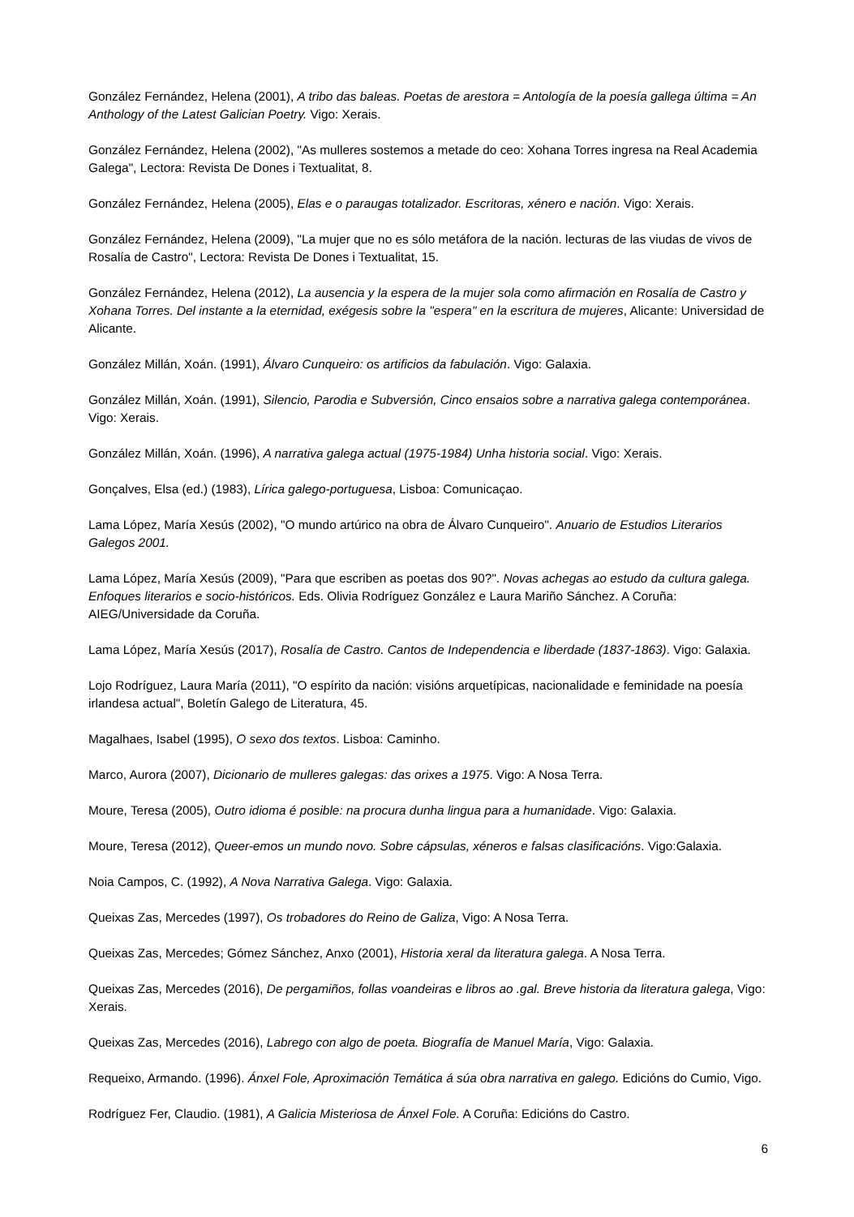González Fernández, Helena (2001), A tribo das baleas. Poetas de arestora = Antología de la poesía gallega última = An Anthology of the Latest Galician Poetry. Vigo: Xerais.
González Fernández, Helena (2002), "As mulleres sostemos a metade do ceo: Xohana Torres ingresa na Real Academia Galega", Lectora: Revista De Dones i Textualitat, 8.
González Fernández, Helena (2005), Elas e o paraugas totalizador. Escritoras, xénero e nación. Vigo: Xerais.
González Fernández, Helena (2009), "La mujer que no es sólo metáfora de la nación. lecturas de las viudas de vivos de Rosalía de Castro", Lectora: Revista De Dones i Textualitat, 15.
González Fernández, Helena (2012), La ausencia y la espera de la mujer sola como afirmación en Rosalía de Castro y Xohana Torres. Del instante a la eternidad, exégesis sobre la "espera" en la escritura de mujeres, Alicante: Universidad de Alicante.
González Millán, Xoán. (1991), Álvaro Cunqueiro: os artificios da fabulación. Vigo: Galaxia.
González Millán, Xoán. (1991), Silencio, Parodia e Subversión, Cinco ensaios sobre a narrativa galega contemporánea. Vigo: Xerais.
González Millán, Xoán. (1996), A narrativa galega actual (1975-1984) Unha historia social. Vigo: Xerais.
Gonçalves, Elsa (ed.) (1983), Lírica galego-portuguesa, Lisboa: Comunicaçao.
Lama López, María Xesús (2002), "O mundo artúrico na obra de Álvaro Cunqueiro". Anuario de Estudios Literarios Galegos 2001.
Lama López, María Xesús (2009), "Para que escriben as poetas dos 90?". Novas achegas ao estudo da cultura galega. Enfoques literarios e socio-históricos. Eds. Olivia Rodríguez González e Laura Mariño Sánchez. A Coruña: AIEG/Universidade da Coruña.
Lama López, María Xesús (2017), Rosalía de Castro. Cantos de Independencia e liberdade (1837-1863). Vigo: Galaxia.
Lojo Rodríguez, Laura María (2011), "O espírito da nación: visións arquetípicas, nacionalidade e feminidade na poesía irlandesa actual", Boletín Galego de Literatura, 45.
Magalhaes, Isabel (1995), O sexo dos textos. Lisboa: Caminho.
Marco, Aurora (2007), Dicionario de mulleres galegas: das orixes a 1975. Vigo: A Nosa Terra.
Moure, Teresa (2005), Outro idioma é posible: na procura dunha lingua para a humanidade. Vigo: Galaxia.
Moure, Teresa (2012), Queer-emos un mundo novo. Sobre cápsulas, xéneros e falsas clasificacións. Vigo:Galaxia.
Noia Campos, C. (1992), A Nova Narrativa Galega. Vigo: Galaxia.
Queixas Zas, Mercedes (1997), Os trobadores do Reino de Galiza, Vigo: A Nosa Terra.
Queixas Zas, Mercedes; Gómez Sánchez, Anxo (2001), Historia xeral da literatura galega. A Nosa Terra.
Queixas Zas, Mercedes (2016), De pergamiños, follas voandeiras e libros ao .gal. Breve historia da literatura galega, Vigo: Xerais.
Queixas Zas, Mercedes (2016), Labrego con algo de poeta. Biografía de Manuel María, Vigo: Galaxia.
Requeixo, Armando. (1996). Ánxel Fole, Aproximación Temática á súa obra narrativa en galego. Edicións do Cumio, Vigo.
Rodríguez Fer, Claudio. (1981), A Galicia Misteriosa de Ánxel Fole. A Coruña: Edicións do Castro.
6